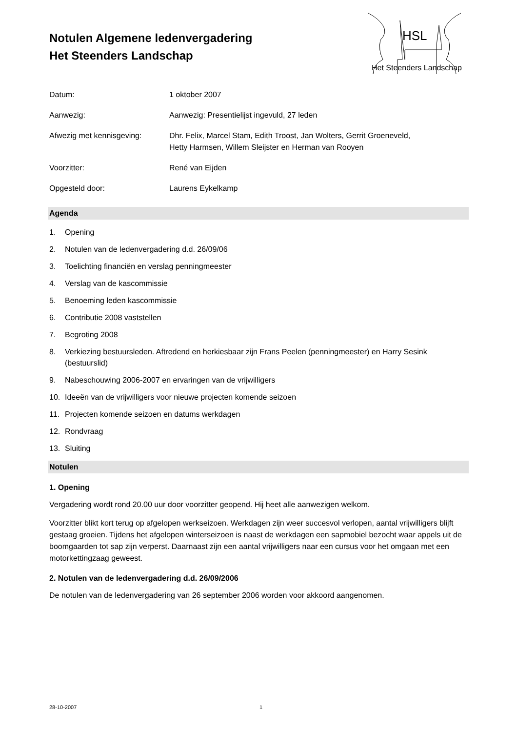HSL
Het Steenders Landschap
Notulen Algemene ledenvergadering
Het Steenders Landschap
| Datum: | 1 oktober 2007 |
| Aanwezig: | Aanwezig: Presentielijst ingevuld, 27 leden |
| Afwezig met kennisgeving: | Dhr. Felix, Marcel Stam, Edith Troost, Jan Wolters, Gerrit Groeneveld, Hetty Harmsen, Willem Sleijster en Herman van Rooyen |
| Voorzitter: | René van Eijden |
| Opgesteld door: | Laurens Eykelkamp |
Agenda
1. Opening
2. Notulen van de ledenvergadering d.d. 26/09/06
3. Toelichting financiën en verslag penningmeester
4. Verslag van de kascommissie
5. Benoeming leden kascommissie
6. Contributie 2008 vaststellen
7. Begroting 2008
8. Verkiezing bestuursleden. Aftredend en herkiesbaar zijn Frans Peelen (penningmeester) en Harry Sesink (bestuurslid)
9. Nabeschouwing 2006-2007 en ervaringen van de vrijwilligers
10. Ideeën van de vrijwilligers voor nieuwe projecten komende seizoen
11. Projecten komende seizoen en datums werkdagen
12. Rondvraag
13. Sluiting
Notulen
1. Opening
Vergadering wordt rond 20.00 uur door voorzitter geopend. Hij heet alle aanwezigen welkom.
Voorzitter blikt kort terug op afgelopen werkseizoen. Werkdagen zijn weer succesvol verlopen, aantal vrijwilligers blijft gestaag groeien. Tijdens het afgelopen winterseizoen is naast de werkdagen een sapmobiel bezocht waar appels uit de boomgaarden tot sap zijn verperst. Daarnaast zijn een aantal vrijwilligers naar een cursus voor het omgaan met een motorkettingzaag geweest.
2. Notulen van de ledenvergadering d.d. 26/09/2006
De notulen van de ledenvergadering van 26 september 2006 worden voor akkoord aangenomen.
28-10-2007 1